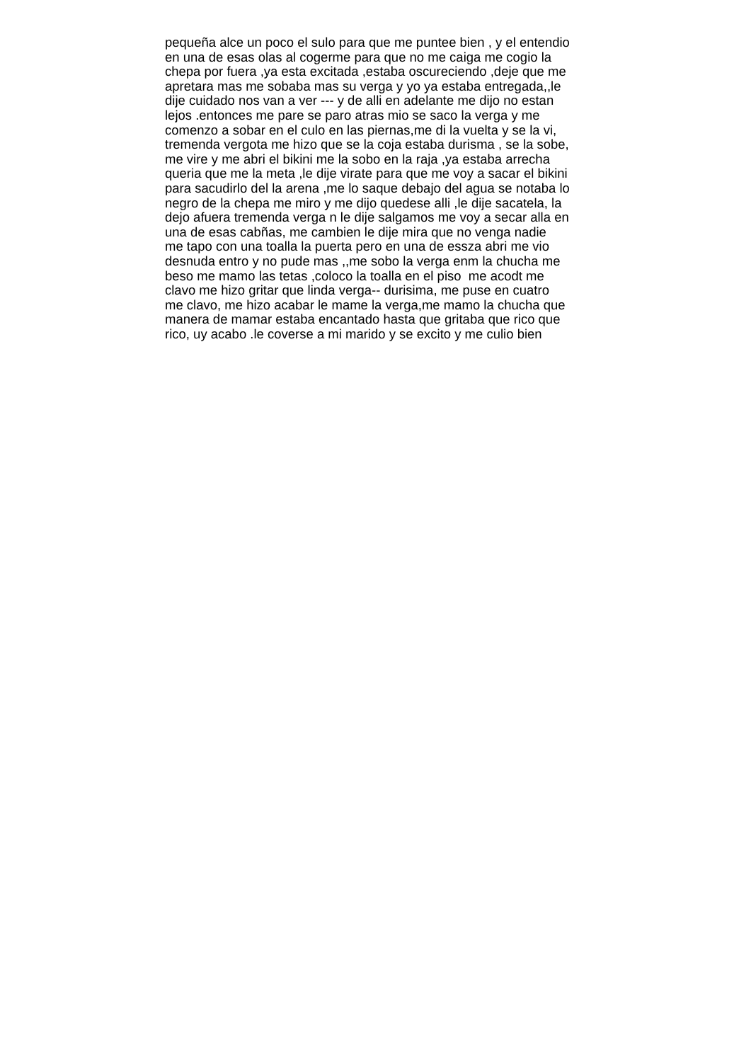pequeña alce un poco el sulo para que me puntee bien , y el entendio
en una de esas olas al cogerme para que no me caiga me cogio la
chepa por fuera ,ya esta excitada ,estaba oscureciendo ,deje que me
apretara mas me sobaba mas su verga y yo ya estaba entregada,,le
dije cuidado nos van a ver --- y de alli en adelante me dijo no estan
lejos .entonces me pare se paro atras mio se saco la verga y me
comenzo a sobar en el culo en las piernas,me di la vuelta y se la vi,
tremenda vergota me hizo que se la coja estaba durisma , se la sobe,
me vire y me abri el bikini me la sobo en la raja ,ya estaba arrecha
queria que me la meta ,le dije virate para que me voy a sacar el bikini
para sacudirlo del la arena ,me lo saque debajo del agua se notaba lo
negro de la chepa me miro y me dijo quedese alli ,le dije sacatela, la
dejo afuera tremenda verga n le dije salgamos me voy a secar alla en
una de esas cabñas, me cambien le dije mira que no venga nadie
me tapo con una toalla la puerta pero en una de essza abri me vio
desnuda entro y no pude mas ,,me sobo la verga enm la chucha me
beso me mamo las tetas ,coloco la toalla en el piso me acodt me
clavo me hizo gritar que linda verga-- durisima, me puse en cuatro
me clavo, me hizo acabar le mame la verga,me mamo la chucha que
manera de mamar estaba encantado hasta que gritaba que rico que
rico, uy acabo .le coverse a mi marido y se excito y me culio bien